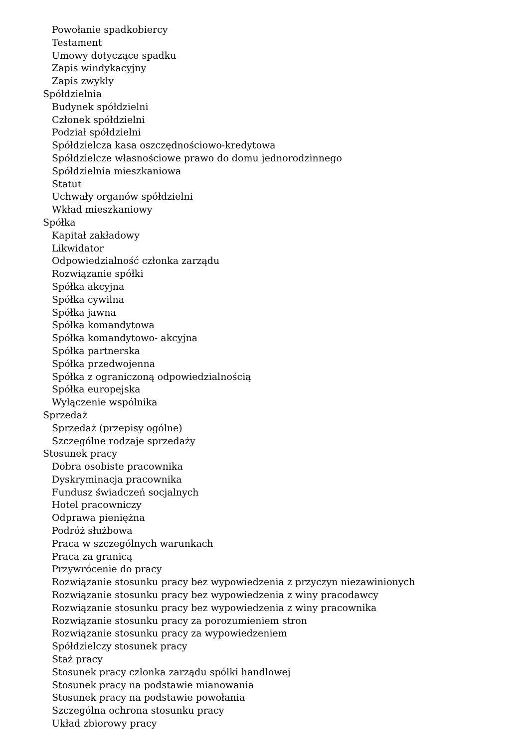Powołanie spadkobiercy
Testament
Umowy dotyczące spadku
Zapis windykacyjny
Zapis zwykły
Spółdzielnia
Budynek spółdzielni
Członek spółdzielni
Podział spółdzielni
Spółdzielcza kasa oszczędnościowo-kredytowa
Spółdzielcze własnościowe prawo do domu jednorodzinnego
Spółdzielnia mieszkaniowa
Statut
Uchwały organów spółdzielni
Wkład mieszkaniowy
Spółka
Kapitał zakładowy
Likwidator
Odpowiedzialność członka zarządu
Rozwiązanie spółki
Spółka akcyjna
Spółka cywilna
Spółka jawna
Spółka komandytowa
Spółka komandytowo- akcyjna
Spółka partnerska
Spółka przedwojenna
Spółka z ograniczoną odpowiedzialnością
Spółka europejska
Wyłączenie wspólnika
Sprzedaż
Sprzedaż (przepisy ogólne)
Szczególne rodzaje sprzedaży
Stosunek pracy
Dobra osobiste pracownika
Dyskryminacja pracownika
Fundusz świadczeń socjalnych
Hotel pracowniczy
Odprawa pieniężna
Podróż służbowa
Praca w szczególnych warunkach
Praca za granicą
Przywrócenie do pracy
Rozwiązanie stosunku pracy bez wypowiedzenia z przyczyn niezawinionych
Rozwiązanie stosunku pracy bez wypowiedzenia z winy pracodawcy
Rozwiązanie stosunku pracy bez wypowiedzenia z winy pracownika
Rozwiązanie stosunku pracy za porozumieniem stron
Rozwiązanie stosunku pracy za wypowiedzeniem
Spółdzielczy stosunek pracy
Staż pracy
Stosunek pracy członka zarządu spółki handlowej
Stosunek pracy na podstawie mianowania
Stosunek pracy na podstawie powołania
Szczególna ochrona stosunku pracy
Układ zbiorowy pracy